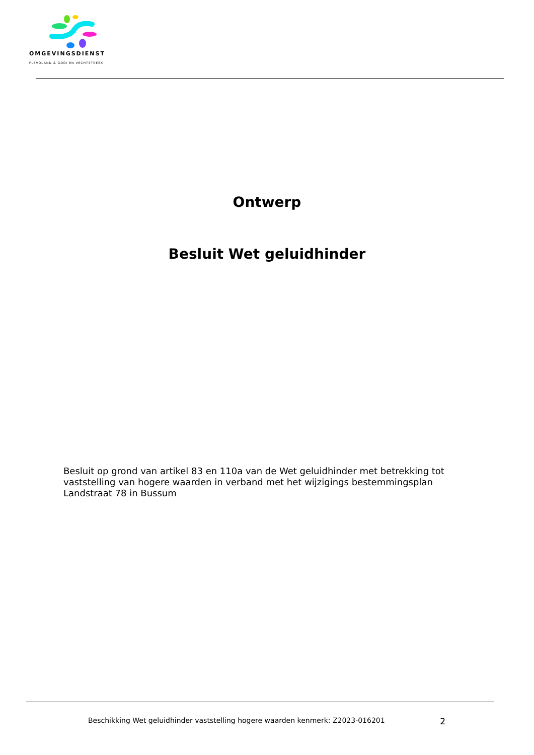OMGEVINGSDIENST
FLEVOLAND & GOOI EN VECHTSTREEK
Ontwerp
Besluit Wet geluidhinder
Besluit op grond van artikel 83 en 110a van de Wet geluidhinder met betrekking tot vaststelling van hogere waarden in verband met het wijzigings bestemmingsplan Landstraat 78 in Bussum
Beschikking Wet geluidhinder vaststelling hogere waarden kenmerk: Z2023-016201 2